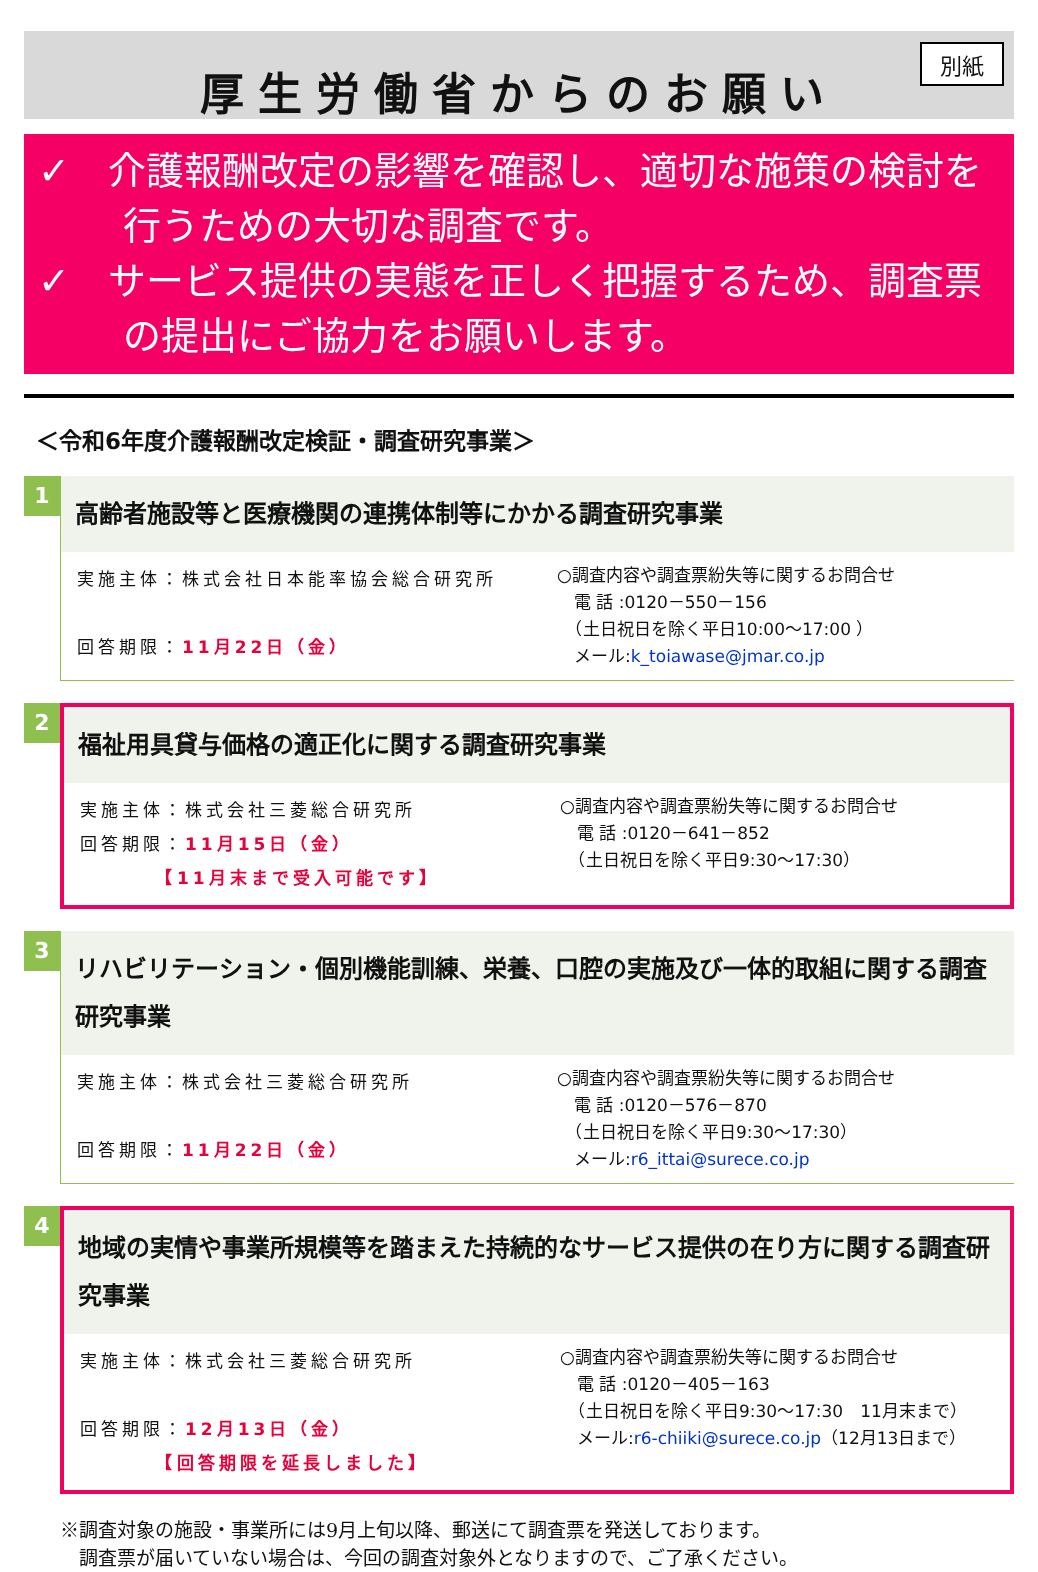厚生労働省からのお願い
別紙
✓　介護報酬改定の影響を確認し、適切な施策の検討を行うための大切な調査です。
✓　サービス提供の実態を正しく把握するため、調査票の提出にご協力をお願いします。
＜令和6年度介護報酬改定検証・調査研究事業＞
1
高齢者施設等と医療機関の連携体制等にかかる調査研究事業
実施主体：株式会社日本能率協会総合研究所
回答期限：11月22日（金）
○調査内容や調査票紛失等に関するお問合せ
　電 話 :0120－550－156
　（土日祝日を除く平日10:00～17:00 ）
　メール:k_toiawase@jmar.co.jp
2
福祉用具貸与価格の適正化に関する調査研究事業
実施主体：株式会社三菱総合研究所
回答期限：11月15日（金）
　　　　【11月末まで受入可能です】
○調査内容や調査票紛失等に関するお問合せ
　電 話 :0120－641－852
　（土日祝日を除く平日9:30～17:30）
3
リハビリテーション・個別機能訓練、栄養、口腔の実施及び一体的取組に関する調査研究事業
実施主体：株式会社三菱総合研究所
回答期限：11月22日（金）
○調査内容や調査票紛失等に関するお問合せ
　電 話 :0120－576－870
　（土日祝日を除く平日9:30～17:30）
　メール:r6_ittai@surece.co.jp
4
地域の実情や事業所規模等を踏まえた持続的なサービス提供の在り方に関する調査研究事業
実施主体：株式会社三菱総合研究所
回答期限：12月13日（金）
　　　　【回答期限を延長しました】
○調査内容や調査票紛失等に関するお問合せ
　電 話 :0120－405－163
　（土日祝日を除く平日9:30～17:30　11月末まで）
　メール:r6-chiiki@surece.co.jp（12月13日まで）
※調査対象の施設・事業所には9月上旬以降、郵送にて調査票を発送しております。
　調査票が届いていない場合は、今回の調査対象外となりますので、ご了承ください。